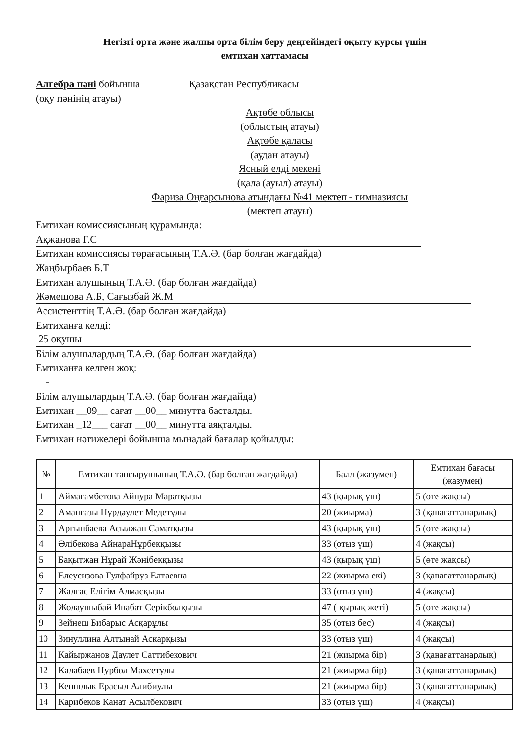Негізгі орта және жалпы орта білім беру деңгейіндегі оқыту курсы үшін
емтихан хаттамасы
Алгебра пәні бойынша
(оқу пәнінің атауы)
Қазақстан Республикасы
Ақтөбе облысы
(облыстың атауы)
Ақтөбе қаласы
(аудан атауы)
Ясный елді мекені
(қала (ауыл) атауы)
Фариза Оңғарсынова атындағы №41 мектеп - гимназиясы
(мектеп атауы)
Емтихан комиссиясының құрамында:
Ақжанова Г.С
Емтихан комиссиясы төрағасының Т.А.Ә. (бар болған жағдайда)
Жаңбырбаев Б.Т
Емтихан алушының Т.А.Ә. (бар болған жағдайда)
Жәмешова А.Б, Сағызбай Ж.М
Ассистенттің Т.А.Ә. (бар болған жағдайда)
Емтиханға келді:
25 оқушы
Білім алушылардың Т.А.Ә. (бар болған жағдайда)
Емтиханға келген жоқ:
-
Білім алушылардың Т.А.Ә. (бар болған жағдайда)
Емтихан __09__ сағат __00__ минутта басталды.
Емтихан _12___ сағат __00__ минутта аяқталды.
Емтихан нәтижелері бойынша мынадай бағалар қойылды:
| № | Емтихан тапсырушының Т.А.Ә. (бар болған жағдайда) | Балл (жазумен) | Емтихан бағасы (жазумен) |
| --- | --- | --- | --- |
| 1 | Аймагамбетова Айнура Маратқызы | 43 (қырық үш) | 5 (өте жақсы) |
| 2 | Аманғазы Нұрдәулет Медетұлы | 20 (жиырма) | 3 (қанағаттанарлық) |
| 3 | Аргынбаева Асылжан Саматқызы | 43 (қырық үш) | 5 (өте жақсы) |
| 4 | Әлібекова АйнараНұрбекқызы | 33 (отыз үш) | 4 (жақсы) |
| 5 | Бақытжан Нұрай Жәнібекқызы | 43 (қырық үш) | 5 (өте жақсы) |
| 6 | Елеусизова Гулфайруз Елтаевна | 22 (жиырма екі) | 3 (қанағаттанарлық) |
| 7 | Жалғас Елігім Алмасқызы | 33 (отыз үш) | 4 (жақсы) |
| 8 | Жолаушыбай Инабат Серікболқызы | 47 ( қырық жеті) | 5 (өте жақсы) |
| 9 | Зейнеш Бибарыс Асқарұлы | 35 (отыз бес) | 4 (жақсы) |
| 10 | Зинуллина Алтынай Аскарқызы | 33 (отыз үш) | 4 (жақсы) |
| 11 | Кайыржанов Даулет Саттибекович | 21 (жиырма бір) | 3 (қанағаттанарлық) |
| 12 | Калабаев Нурбол Махсетулы | 21 (жиырма бір) | 3 (қанағаттанарлық) |
| 13 | Кеншлык Ерасыл Алибиулы | 21 (жиырма бір) | 3 (қанағаттанарлық) |
| 14 | Карибеков Канат Асылбекович | 33 (отыз үш) | 4 (жақсы) |